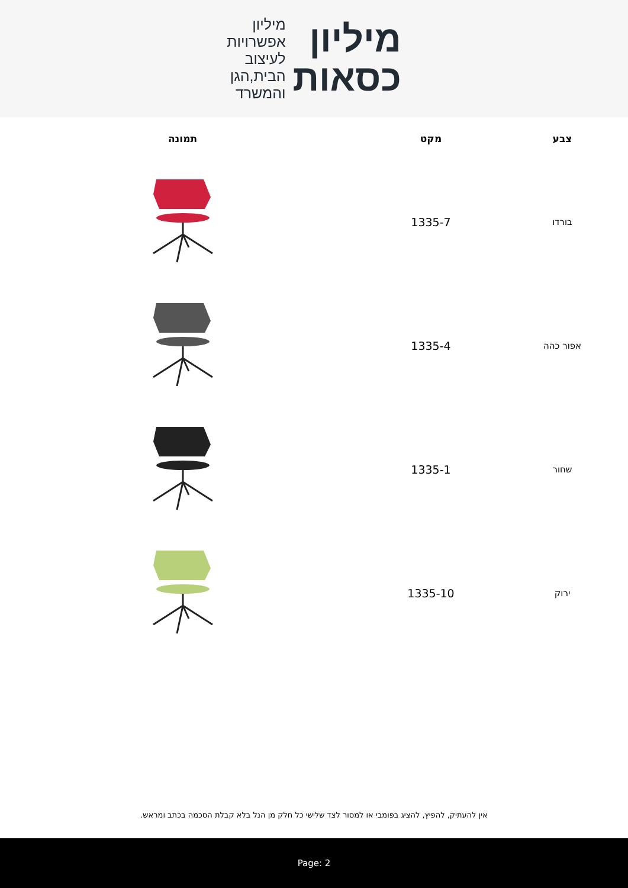מיליון
כסאות
מיליון
אפשרויות
לעיצוב
הבית,הגן
והמשרד
| צבע | מקט | תמונה |
| --- | --- | --- |
| בורדו | 1335-7 | |
| אפור כהה | 1335-4 | |
| שחור | 1335-1 | |
| ירוק | 1335-10 | |
אין להעתיק, להפיץ, להציג בפומבי או למסור לצד שלישי כל חלק מן הנל בלא קבלת הסכמה בכתב ומראש.
Page: 2